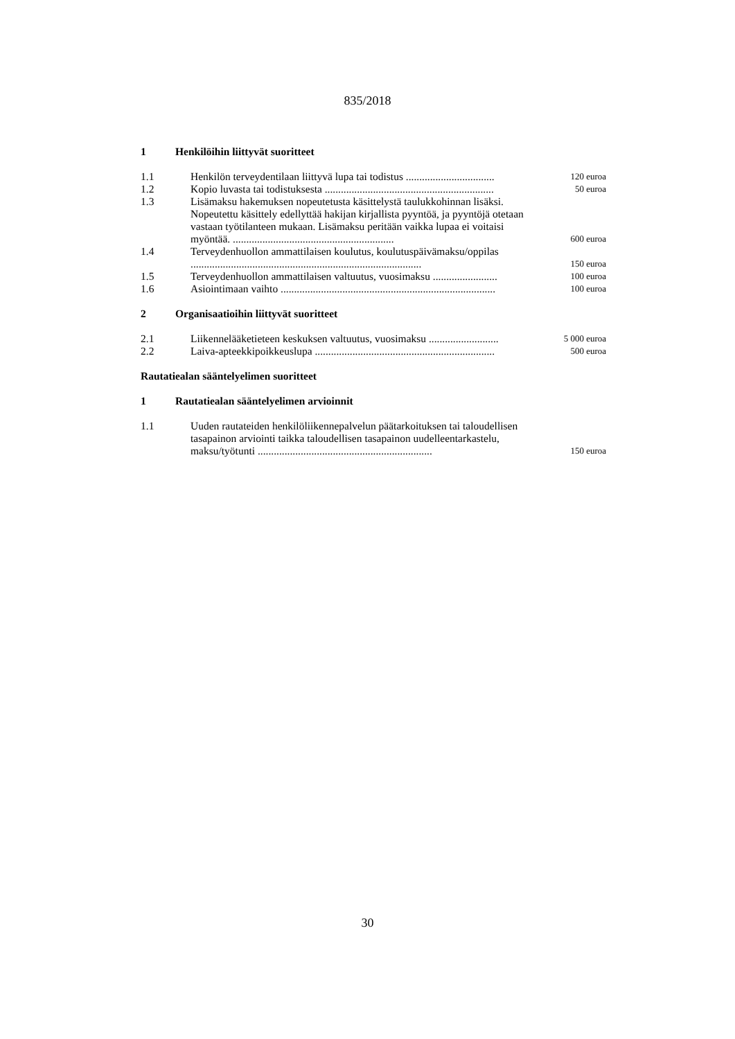835/2018
1 Henkilöihin liittyvät suoritteet
| 1.1 | Henkilön terveydentilaan liittyvä lupa tai todistus ................................. | 120 euroa |
| 1.2 | Kopio luvasta tai todistuksesta ............................................................... | 50 euroa |
| 1.3 | Lisämaksu hakemuksen nopeutetusta käsittelystä taulukkohinnan lisäksi. Nopeutettu käsittely edellyttää hakijan kirjallista pyyntöä, ja pyyntöjä otetaan vastaan työtilanteen mukaan. Lisämaksu peritään vaikka lupaa ei voitaisi myöntää. ............................................................ | 600 euroa |
| 1.4 | Terveydenhuollon ammattilaisen koulutus, koulutuspäivämaksu/oppilas ...................................................................................... | 150 euroa |
| 1.5 | Terveydenhuollon ammattilaisen valtuutus, vuosimaksu ........................ | 100 euroa |
| 1.6 | Asiointimaan vaihto ................................................................................ | 100 euroa |
2 Organisaatioihin liittyvät suoritteet
| 2.1 | Liikennelääketieteen keskuksen valtuutus, vuosimaksu .......................... | 5 000 euroa |
| 2.2 | Laiva-apteekkipoikkeuslupa ................................................................... | 500 euroa |
Rautatiealan sääntelyelimen suoritteet
1 Rautatiealan sääntelyelimen arvioinnit
| 1.1 | Uuden rautateiden henkilöliikennepalvelun päätarkoituksen tai taloudellisen tasapainon arviointi taikka taloudellisen tasapainon uudelleentarkastelu, maksu/työtunti ................................................................. | 150 euroa |
30